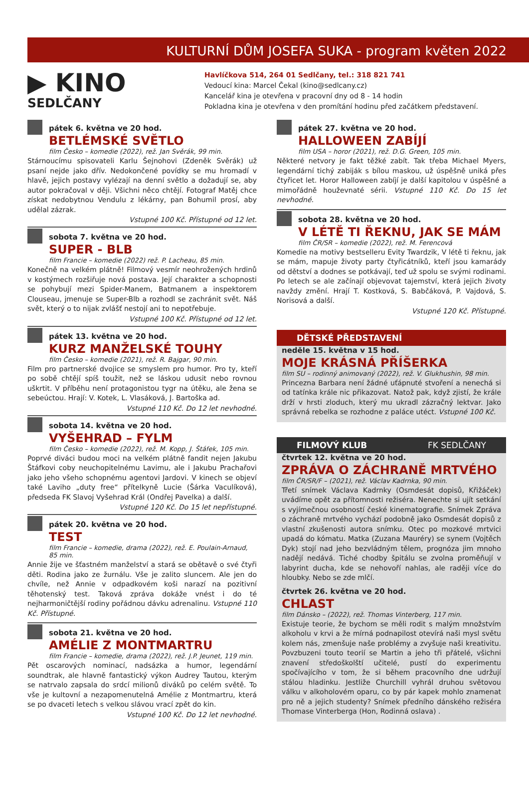KULTURNÍ DŮM JOSEFA SUKA - program květen 2022
▶ KINO
SEDLČANY
Havlíčkova 514, 264 01 Sedlčany, tel.: 318 821 741
Vedoucí kina: Marcel Čekal (kino@sedlcany.cz)
Kancelář kina je otevřena v pracovní dny od 8 - 14 hodin
Pokladna kina je otevřena v den promítání hodinu před začátkem představení.
pátek 6. května ve 20 hod.
BETLÉMSKÉ SVĚTLO
film Česko – komedie (2022), rež. Jan Svěrák, 99 min.
Stárnoucímu spisovateli Karlu Šejnohovi (Zdeněk Svěrák) už psaní nejde jako dřív. Nedokončené povídky se mu hromadí v hlavě, jejich postavy vylézají na denní světlo a dožadují se, aby autor pokračoval v ději. Všichni něco chtějí. Fotograf Matěj chce získat nedobytnou Vendulu z lékárny, pan Bohumil prosí, aby udělal zázrak.
Vstupné 100 Kč. Přístupné od 12 let.
sobota 7. května ve 20 hod.
SUPER - BLB
film Francie – komedie (2022) rež. P. Lacheau, 85 min.
Konečně na velkém plátně! Filmový vesmír neohrožených hrdinů v kostýmech rozšiřuje nová postava. Její charakter a schopnosti se pohybují mezi Spider-Manem, Batmanem a inspektorem Clouseau, jmenuje se Super-Blb a rozhodl se zachránit svět. Náš svět, který o to nijak zvlášť nestojí ani to nepotřebuje.
Vstupné 100 Kč. Přístupné od 12 let.
pátek 13. května ve 20 hod.
KURZ MANŽELSKÉ TOUHY
film Česko – komedie (2021), rež. R. Bajgar, 90 min.
Film pro partnerské dvojice se smyslem pro humor. Pro ty, kteří po sobě chtějí spíš toužit, než se láskou udusit nebo rovnou uškrtit. V příběhu není protagonistou tygr na útěku, ale žena se sebeúctou. Hrají: V. Kotek, L. Vlasáková, J. Bartoška ad.
Vstupné 110 Kč. Do 12 let nevhodné.
sobota 14. května ve 20 hod.
VYŠEHRAD – FYLM
film Česko – komedie (2022), rež. M. Kopp, J. Štáfek, 105 min.
Poprvé diváci budou moci na velkém plátně fandit nejen Jakubu Štáfkovi coby neuchopitelnému Lavimu, ale i Jakubu Prachařovi jako jeho všeho schopnému agentovi Jardovi. V kinech se objeví také Laviho „duty free“ přítelkyně Lucie (Šárka Vaculíková), předseda FK Slavoj Vyšehrad Král (Ondřej Pavelka) a další.
Vstupné 120 Kč. Do 15 let nepřístupné.
pátek 20. května ve 20 hod.
TEST
film Francie – komedie, drama (2022), rež. E. Poulain-Arnaud, 85 min.
Annie žije ve šťastném manželství a stará se obětavě o své čtyři děti. Rodina jako ze žurnálu. Vše je zalito sluncem. Ale jen do chvíle, než Annie v odpadkovém koši narazí na pozitivní těhotenský test. Taková zpráva dokáže vnést i do té nejharmoničtější rodiny pořádnou dávku adrenalinu. Vstupné 110 Kč. Přístupné.
sobota 21. května ve 20 hod.
AMÉLIE Z MONTMARTRU
film Francie – komedie, drama (2022), rež. J.P. Jeunet, 119 min.
Pět oscarových nominací, nadsázka a humor, legendární soundtrak, ale hlavně fantastický výkon Audrey Tautou, kterým se natrvalo zapsala do srdcí milionů diváků po celém světě. To vše je kultovní a nezapomenutelná Amélie z Montmartru, která se po dvaceti letech s velkou slávou vrací zpět do kin.
Vstupné 100 Kč. Do 12 let nevhodné.
pátek 27. května ve 20 hod.
HALLOWEEN ZABÍJÍ
film USA – horor (2021), rež. D.G. Green, 105 min.
Některé netvory je fakt těžké zabít. Tak třeba Michael Myers, legendární tichý zabiják s bílou maskou, už úspěšně uniká přes čtyřicet let. Horor Halloween zabíjí je další kapitolou v úspěšné a mimořádně houževnaté sérii. Vstupné 110 Kč. Do 15 let nevhodné.
sobota 28. května ve 20 hod.
V LÉTĚ TI ŘEKNU, JAK SE MÁM
film ČR/SR – komedie (2022), rež. M. Ferencová
Komedie na motivy bestselleru Evity Twardzik, V létě ti řeknu, jak se mám, mapuje životy party čtyřicátníků, kteří jsou kamarády od dětství a dodnes se potkávají, teď už spolu se svými rodinami. Po letech se ale začínají objevovat tajemství, která jejich životy navždy změní. Hrají T. Kostková, S. Babčáková, P. Vajdová, S. Norisová a další.
Vstupné 120 Kč. Přístupné.
DĚTSKÉ PŘEDSTAVENÍ
neděle 15. května v 15 hod.
MOJE KRÁSNÁ PŘÍŠERKA
film SU – rodinný animovaný (2022), rež. V. Glukhushin, 98 min.
Princezna Barbara není žádné uťápnuté stvoření a nenechá si od tatínka krále nic přikazovat. Natož pak, když zjistí, že krále drží v hrsti zloduch, který mu ukradl zázračný lektvar. Jako správná rebelka se rozhodne z paláce utéct. Vstupné 100 Kč.
FILMOVÝ KLUB FK SEDLČANY
čtvrtek 12. května ve 20 hod.
ZPRÁVA O ZÁCHRANĚ MRTVÉHO
film ČR/SR/F – (2021), rež. Václav Kadrnka, 90 min.
Třetí snímek Václava Kadrnky (Osmdesát dopisů, Křižáček) uvádíme opět za přítomnosti režiséra. Nenechte si ujít setkání s vyjímečnou osobností české kinematografie. Snímek Zpráva o záchraně mrtvého vychází podobně jako Osmdesát dopisů z vlastní zkušenosti autora snímku. Otec po mozkové mrtvici upadá do kómatu. Matka (Zuzana Mauréry) se synem (Vojtěch Dyk) stojí nad jeho bezvládným tělem, prognóza jim mnoho nadějí nedává. Tiché chodby špitálu se zvolna proměňují v labyrint ducha, kde se nehovoří nahlas, ale raději více do hloubky. Nebo se zde mlčí.
čtvrtek 26. května ve 20 hod.
CHLAST
film Dánsko – (2022), rež. Thomas Vinterberg, 117 min.
Existuje teorie, že bychom se měli rodit s malým množstvím alkoholu v krvi a že mírná podnapilost otevírá naši mysl světu kolem nás, zmenšuje naše problémy a zvyšuje naši kreativitu. Povzbuzeni touto teorií se Martin a jeho tři přátelé, všichni znavení středoškolští učitelé, pustí do experimentu spočívajícího v tom, že si během pracovního dne udržují stálou hladinku. Jestliže Churchill vyhrál druhou světovou válku v alkoholovém oparu, co by pár kapek mohlo znamenat pro ně a jejich studenty? Snímek předního dánského režiséra Thomase Vinterberga (Hon, Rodinná oslava) .